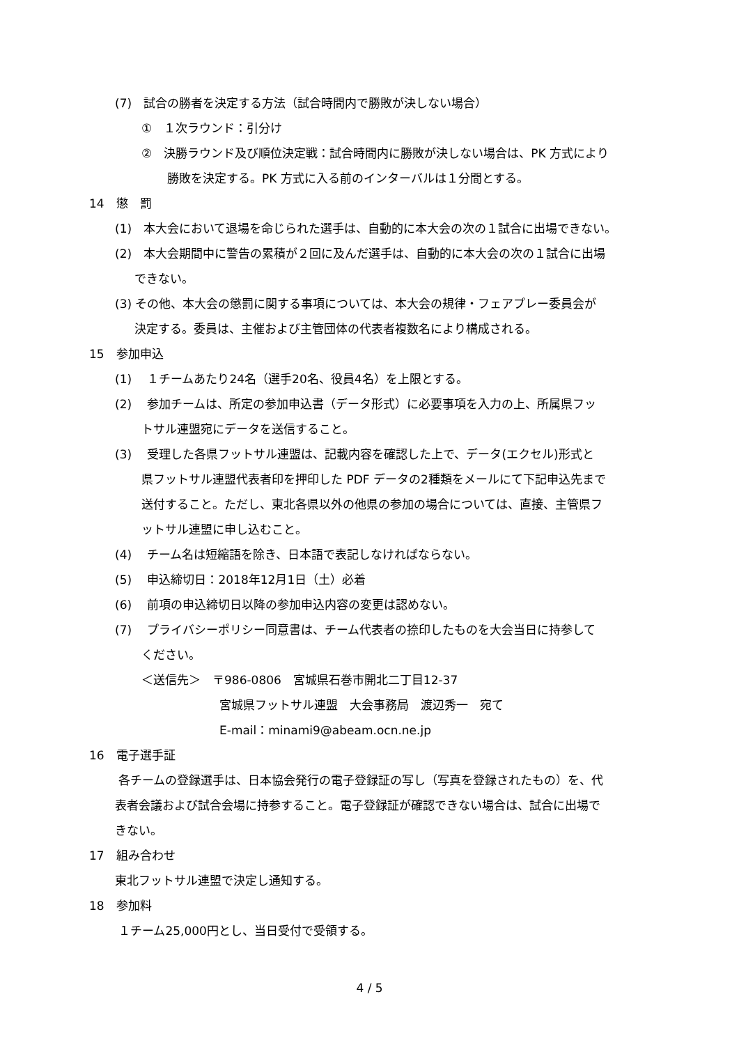(7)　試合の勝者を決定する方法（試合時間内で勝敗が決しない場合）
①　１次ラウンド：引分け
②　決勝ラウンド及び順位決定戦：試合時間内に勝敗が決しない場合は、PK 方式により
勝敗を決定する。PK 方式に入る前のインターバルは１分間とする。
14　懲　罰
(1)　本大会において退場を命じられた選手は、自動的に本大会の次の１試合に出場できない。
(2)　本大会期間中に警告の累積が２回に及んだ選手は、自動的に本大会の次の１試合に出場
できない。
(3) その他、本大会の懲罰に関する事項については、本大会の規律・フェアプレー委員会が
決定する。委員は、主催および主管団体の代表者複数名により構成される。
15　参加申込
(1)　 １チームあたり24名（選手20名、役員4名）を上限とする。
(2)　 参加チームは、所定の参加申込書（データ形式）に必要事項を入力の上、所属県フッ
トサル連盟宛にデータを送信すること。
(3)　 受理した各県フットサル連盟は、記載内容を確認した上で、データ(エクセル)形式と
県フットサル連盟代表者印を押印した PDF データの2種類をメールにて下記申込先まで
送付すること。ただし、東北各県以外の他県の参加の場合については、直接、主管県フ
ットサル連盟に申し込むこと。
(4)　 チーム名は短縮語を除き、日本語で表記しなければならない。
(5)　 申込締切日：2018年12月1日（土）必着
(6)　 前項の申込締切日以降の参加申込内容の変更は認めない。
(7)　 プライバシーポリシー同意書は、チーム代表者の捺印したものを大会当日に持参して
ください。
＜送信先＞　〒986-0806　宮城県石巻市開北二丁目12-37
宮城県フットサル連盟　大会事務局　渡辺秀一　宛て
E-mail：minami9@abeam.ocn.ne.jp
16　電子選手証
各チームの登録選手は、日本協会発行の電子登録証の写し（写真を登録されたもの）を、代
表者会議および試合会場に持参すること。電子登録証が確認できない場合は、試合に出場で
きない。
17　組み合わせ
東北フットサル連盟で決定し通知する。
18　参加料
１チーム25,000円とし、当日受付で受領する。
4 / 5